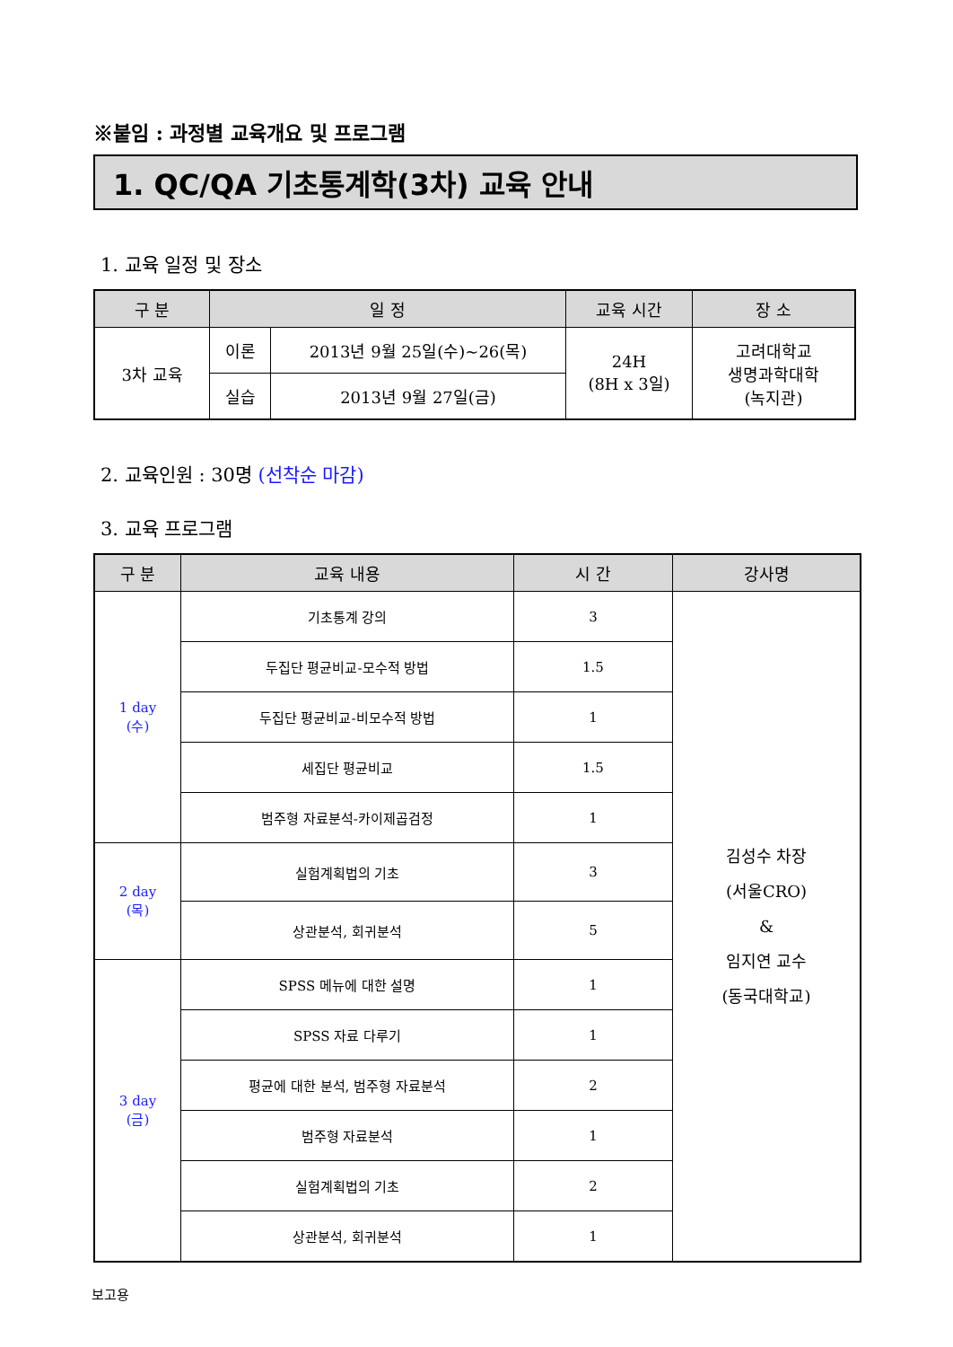※붙임 : 과정별 교육개요 및 프로그램
1. QC/QA 기초통계학(3차) 교육 안내
1. 교육 일정 및 장소
| 구 분 | 일 정 | | 교육 시간 | 장 소 |
| --- | --- | --- | --- | --- |
| 3차 교육 | 이론 | 2013년 9월 25일(수)~26(목) | 24H (8H x 3일) | 고려대학교 생명과학대학 (녹지관) |
| | 실습 | 2013년 9월 27일(금) | | |
2. 교육인원 : 30명 (선착순 마감)
3. 교육 프로그램
| 구 분 | 교육 내용 | 시 간 | 강사명 |
| --- | --- | --- | --- |
| 1 day (수) | 기초통계 강의 | 3 | 김성수 차장 (서울CRO) & 임지연 교수 (동국대학교) |
| | 두집단 평균비교-모수적 방법 | 1.5 | |
| | 두집단 평균비교-비모수적 방법 | 1 | |
| | 세집단 평균비교 | 1.5 | |
| | 범주형 자료분석-카이제곱검정 | 1 | |
| 2 day (목) | 실험계획법의 기초 | 3 | |
| | 상관분석, 회귀분석 | 5 | |
| 3 day (금) | SPSS 메뉴에 대한 설명 | 1 | |
| | SPSS 자료 다루기 | 1 | |
| | 평균에 대한 분석, 범주형 자료분석 | 2 | |
| | 범주형 자료분석 | 1 | |
| | 실험계획법의 기초 | 2 | |
| | 상관분석, 회귀분석 | 1 | |
보고용